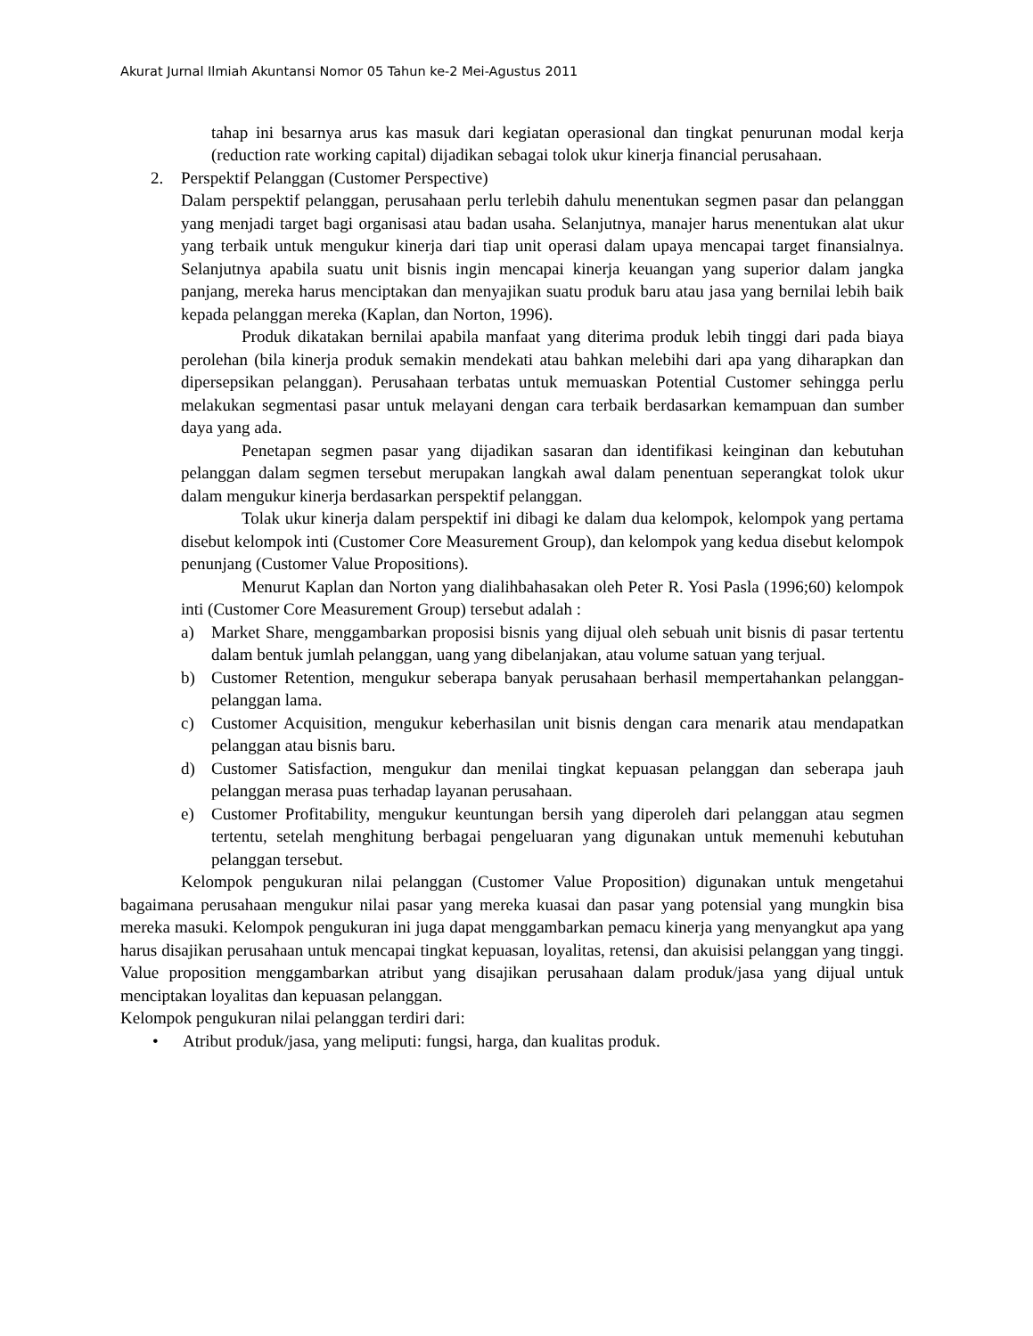Akurat Jurnal Ilmiah Akuntansi Nomor 05 Tahun ke-2 Mei-Agustus 2011
tahap ini besarnya arus kas masuk dari kegiatan operasional dan tingkat penurunan modal kerja (reduction rate working capital) dijadikan sebagai tolok ukur kinerja financial perusahaan.
2. Perspektif Pelanggan (Customer Perspective)
Dalam perspektif pelanggan, perusahaan perlu terlebih dahulu menentukan segmen pasar dan pelanggan yang menjadi target bagi organisasi atau badan usaha. Selanjutnya, manajer harus menentukan alat ukur yang terbaik untuk mengukur kinerja dari tiap unit operasi dalam upaya mencapai target finansialnya. Selanjutnya apabila suatu unit bisnis ingin mencapai kinerja keuangan yang superior dalam jangka panjang, mereka harus menciptakan dan menyajikan suatu produk baru atau jasa yang bernilai lebih baik kepada pelanggan mereka (Kaplan, dan Norton, 1996).
Produk dikatakan bernilai apabila manfaat yang diterima produk lebih tinggi dari pada biaya perolehan (bila kinerja produk semakin mendekati atau bahkan melebihi dari apa yang diharapkan dan dipersepsikan pelanggan). Perusahaan terbatas untuk memuaskan Potential Customer sehingga perlu melakukan segmentasi pasar untuk melayani dengan cara terbaik berdasarkan kemampuan dan sumber daya yang ada.
Penetapan segmen pasar yang dijadikan sasaran dan identifikasi keinginan dan kebutuhan pelanggan dalam segmen tersebut merupakan langkah awal dalam penentuan seperangkat tolok ukur dalam mengukur kinerja berdasarkan perspektif pelanggan.
Tolak ukur kinerja dalam perspektif ini dibagi ke dalam dua kelompok, kelompok yang pertama disebut kelompok inti (Customer Core Measurement Group), dan kelompok yang kedua disebut kelompok penunjang (Customer Value Propositions).
Menurut Kaplan dan Norton yang dialihbahasakan oleh Peter R. Yosi Pasla (1996;60) kelompok inti (Customer Core Measurement Group) tersebut adalah :
a) Market Share, menggambarkan proposisi bisnis yang dijual oleh sebuah unit bisnis di pasar tertentu dalam bentuk jumlah pelanggan, uang yang dibelanjakan, atau volume satuan yang terjual.
b) Customer Retention, mengukur seberapa banyak perusahaan berhasil mempertahankan pelanggan-pelanggan lama.
c) Customer Acquisition, mengukur keberhasilan unit bisnis dengan cara menarik atau mendapatkan pelanggan atau bisnis baru.
d) Customer Satisfaction, mengukur dan menilai tingkat kepuasan pelanggan dan seberapa jauh pelanggan merasa puas terhadap layanan perusahaan.
e) Customer Profitability, mengukur keuntungan bersih yang diperoleh dari pelanggan atau segmen tertentu, setelah menghitung berbagai pengeluaran yang digunakan untuk memenuhi kebutuhan pelanggan tersebut.
Kelompok pengukuran nilai pelanggan (Customer Value Proposition) digunakan untuk mengetahui bagaimana perusahaan mengukur nilai pasar yang mereka kuasai dan pasar yang potensial yang mungkin bisa mereka masuki. Kelompok pengukuran ini juga dapat menggambarkan pemacu kinerja yang menyangkut apa yang harus disajikan perusahaan untuk mencapai tingkat kepuasan, loyalitas, retensi, dan akuisisi pelanggan yang tinggi. Value proposition menggambarkan atribut yang disajikan perusahaan dalam produk/jasa yang dijual untuk menciptakan loyalitas dan kepuasan pelanggan.
Kelompok pengukuran nilai pelanggan terdiri dari:
• Atribut produk/jasa, yang meliputi: fungsi, harga, dan kualitas produk.